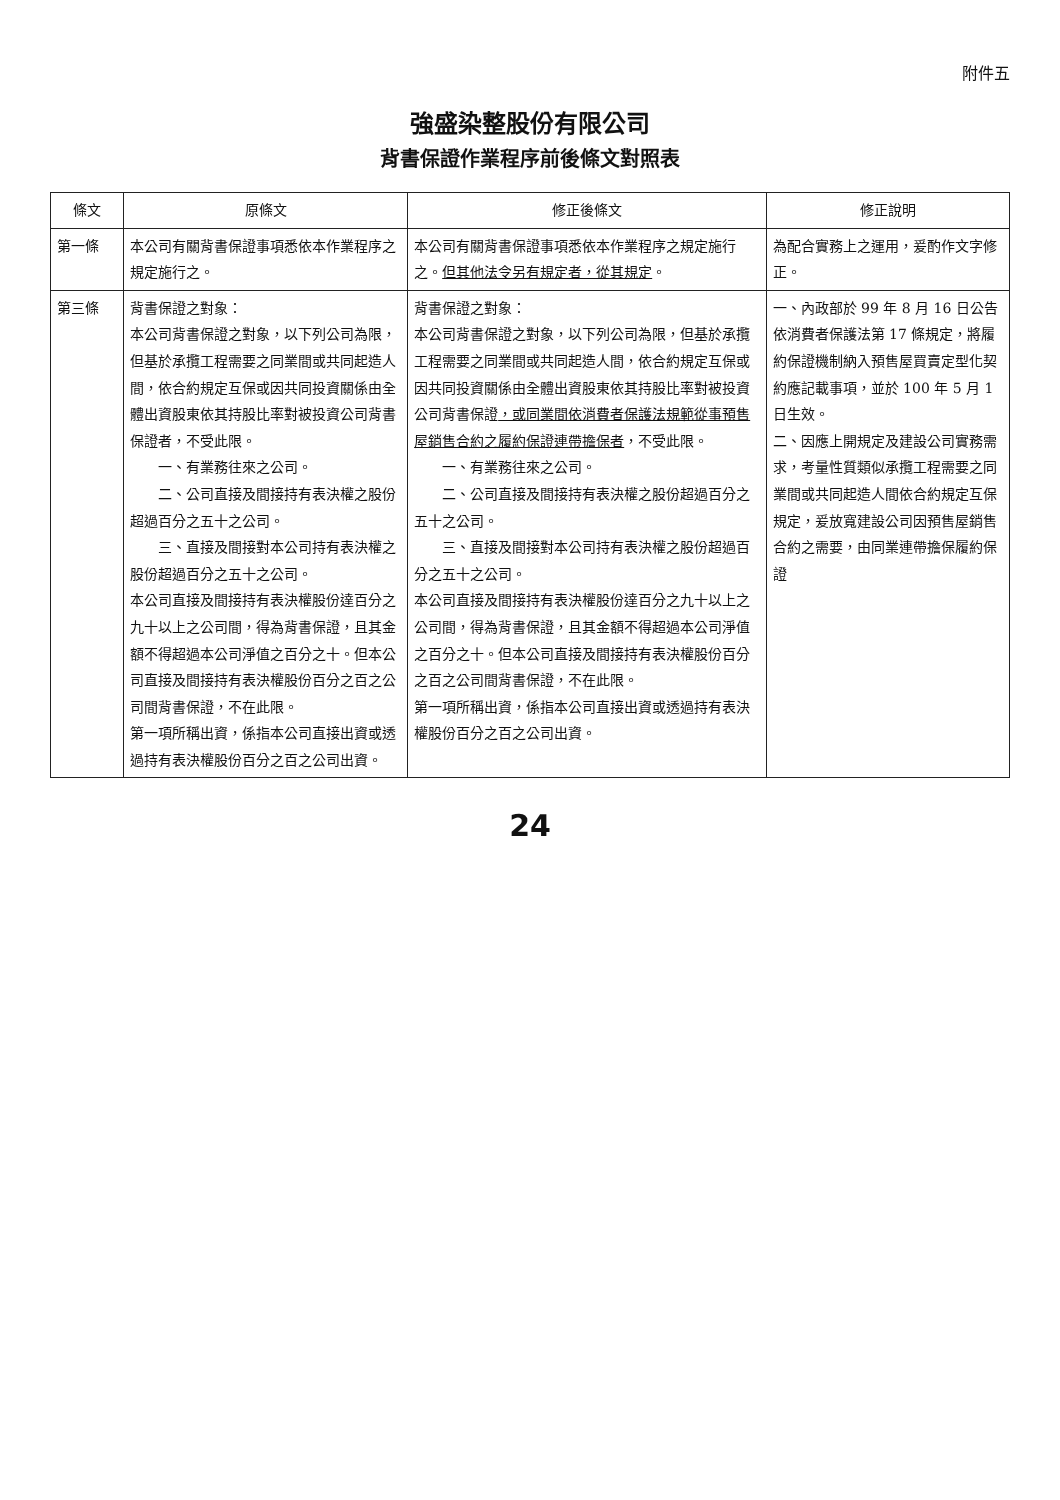附件五
強盛染整股份有限公司
背書保證作業程序前後條文對照表
| 條文 | 原條文 | 修正後條文 | 修正說明 |
| --- | --- | --- | --- |
| 第一條 | 本公司有關背書保證事項悉依本作業程序之規定施行之。 | 本公司有關背書保證事項悉依本作業程序之規定施行之。 但其他法令另有規定者，從其規定 。 | 為配合實務上之運用，爰酌作文字修正。 |
| 第三條 | 背書保證之對象： 本公司背書保證之對象，以下列公司為限，但基於承攬工程需要之同業間或共同起造人間，依合約規定互保或因共同投資關係由全體出資股東依其持股比率對被投資公司背書保證者，不受此限。 一、有業務往來之公司。 二、公司直接及間接持有表決權之股份超過百分之五十之公司。 三、直接及間接對本公司持有表決權之股份超過百分之五十之公司。 本公司直接及間接持有表決權股份達百分之九十以上之公司間，得為背書保證，且其金額不得超過本公司淨值之百分之十。但本公司直接及間接持有表決權股份百分之百之公司間背書保證，不在此限。 第一項所稱出資，係指本公司直接出資或透過持有表決權股份百分之百之公司出資。 | 背書保證之對象： 本公司背書保證之對象，以下列公司為限，但基於承攬工程需要之同業間或共同起造人間，依合約規定互保或因共同投資關係由全體出資股東依其持股比率對被投資公司背書保證 ，或同業間依消費者保護法規範從事預售屋銷售合約之履約保證連帶擔保者 ，不受此限。 一、有業務往來之公司。 二、公司直接及間接持有表決權之股份超過百分之五十之公司。 三、直接及間接對本公司持有表決權之股份超過百分之五十之公司。 本公司直接及間接持有表決權股份達百分之九十以上之公司間，得為背書保證，且其金額不得超過本公司淨值之百分之十。但本公司直接及間接持有表決權股份百分之百之公司間背書保證，不在此限。 第一項所稱出資，係指本公司直接出資或透過持有表決權股份百分之百之公司出資。 | 一、內政部於 99 年 8 月 16 日公告依消費者保護法第 17 條規定，將履約保證機制納入預售屋買賣定型化契約應記載事項，並於 100 年 5 月 1 日生效。 二、因應上開規定及建設公司實務需求，考量性質類似承攬工程需要之同業間或共同起造人間依合約規定互保規定，爰放寬建設公司因預售屋銷售合約之需要，由同業連帶擔保履約保證 |
24